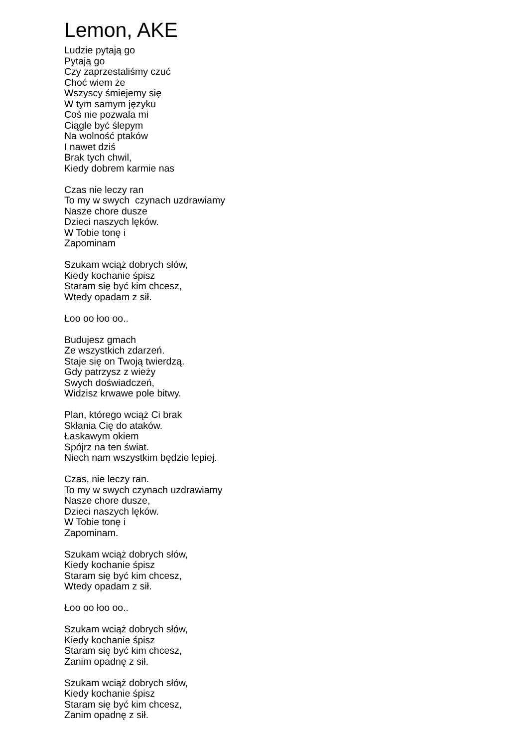Lemon, AKE
Ludzie pytają go Pytają go Czy zaprzestaliśmy czuć Choć wiem że Wszyscy śmiejemy się W tym samym języku Coś nie pozwala mi Ciągle być ślepym Na wolność ptaków I nawet dziś Brak tych chwil, Kiedy dobrem karmie nas
Czas nie leczy ran To my w swych czynach uzdrawiamy Nasze chore dusze Dzieci naszych lęków. W Tobie tonę i Zapominam
Szukam wciąż dobrych słów, Kiedy kochanie śpisz Staram się być kim chcesz, Wtedy opadam z sił.
Łoo oo łoo oo..
Budujesz gmach Ze wszystkich zdarzeń. Staje się on Twoją twierdzą. Gdy patrzysz z wieży Swych doświadczeń, Widzisz krwawe pole bitwy.
Plan, którego wciąż Ci brak Skłania Cię do ataków. Łaskawym okiem Spójrz na ten świat. Niech nam wszystkim będzie lepiej.
Czas, nie leczy ran. To my w swych czynach uzdrawiamy Nasze chore dusze, Dzieci naszych lęków. W Tobie tonę i Zapominam.
Szukam wciąż dobrych słów, Kiedy kochanie śpisz Staram się być kim chcesz, Wtedy opadam z sił.
Łoo oo łoo oo..
Szukam wciąż dobrych słów, Kiedy kochanie śpisz Staram się być kim chcesz, Zanim opadnę z sił.
Szukam wciąż dobrych słów, Kiedy kochanie śpisz Staram się być kim chcesz, Zanim opadnę z sił.